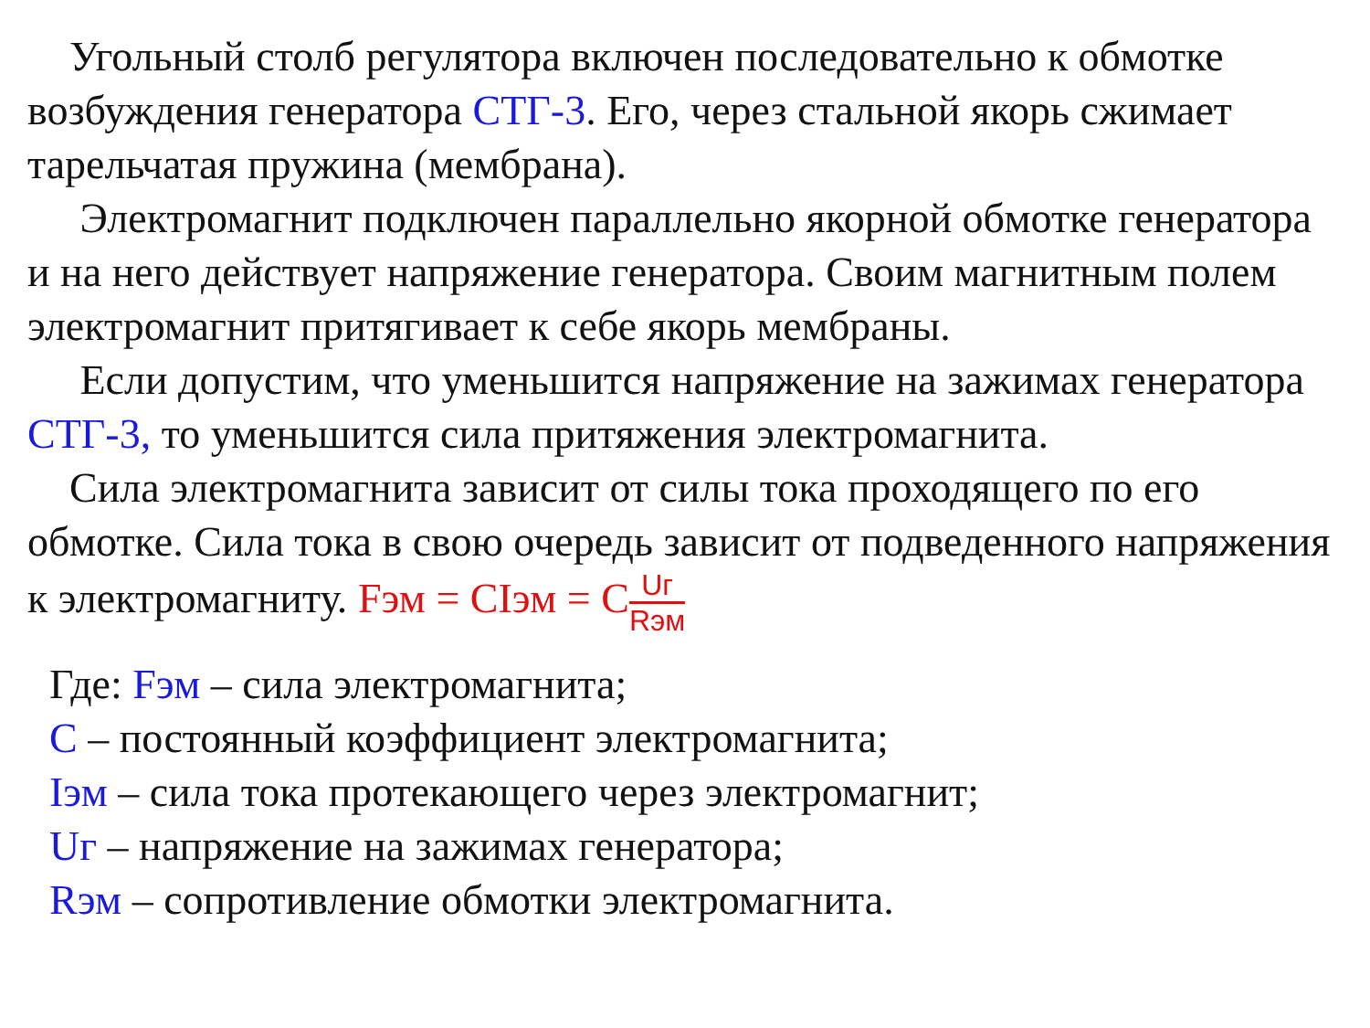Угольный столб регулятора включен последовательно к обмотке возбуждения генератора СТГ-3. Его, через стальной якорь сжимает тарельчатая пружина (мембрана).
Электромагнит подключен параллельно якорной обмотке генератора и на него действует напряжение генератора. Своим магнитным полем электромагнит притягивает к себе якорь мембраны.
Если допустим, что уменьшится напряжение на зажимах генератора СТГ-3, то уменьшится сила притяжения электромагнита.
Сила электромагнита зависит от силы тока проходящего по его обмотке. Сила тока в свою очередь зависит от подведенного напряжения к электромагниту. Fэм = CIэм = CUг Rэм
Где: Fэм – сила электромагнита;
С – постоянный коэффициент электромагнита;
Iэм – сила тока протекающего через электромагнит;
Uг – напряжение на зажимах генератора;
Rэм – сопротивление обмотки электромагнита.